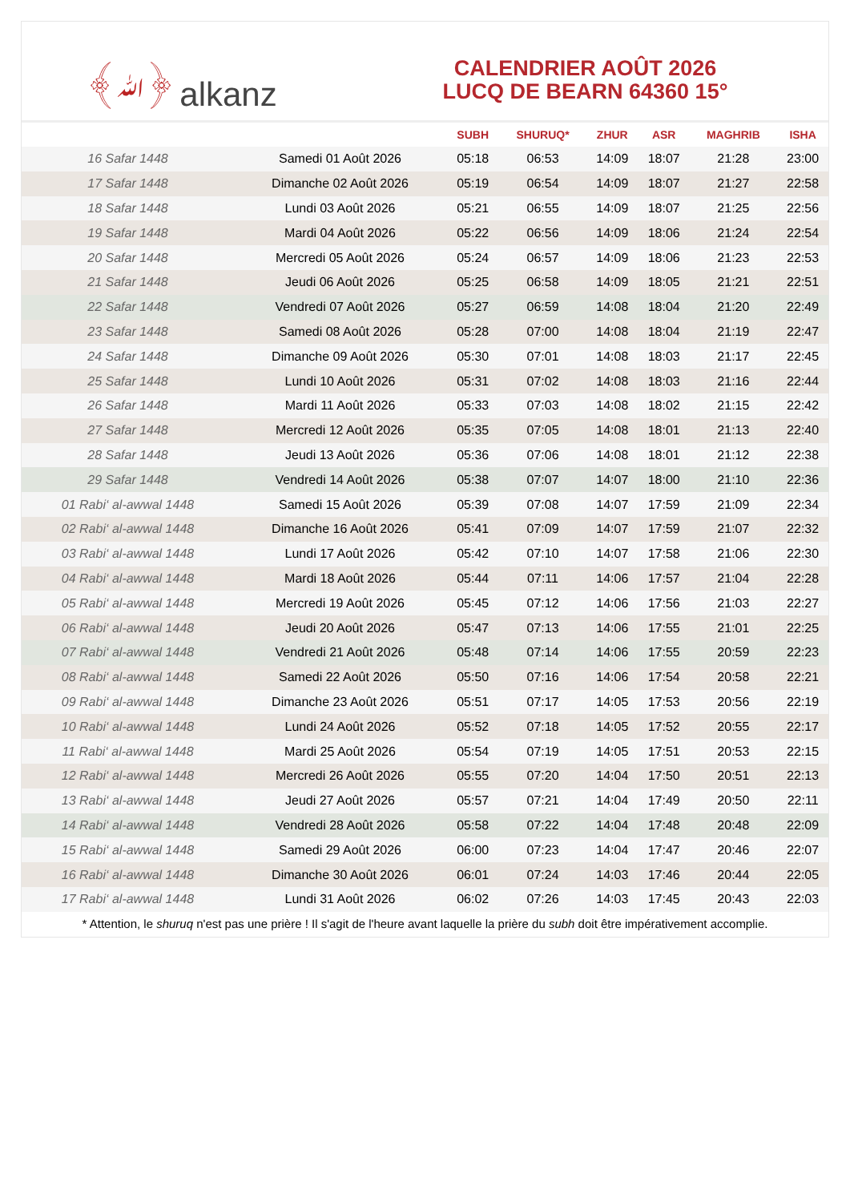﴾ﷲ﴿ alkanz
CALENDRIER AOÛT 2026
LUCQ DE BEARN 64360 15°
| | | SUBH | SHURUQ* | ZHUR | ASR | MAGHRIB | ISHA |
| --- | --- | --- | --- | --- | --- | --- | --- |
| 16 Safar 1448 | Samedi 01 Août 2026 | 05:18 | 06:53 | 14:09 | 18:07 | 21:28 | 23:00 |
| 17 Safar 1448 | Dimanche 02 Août 2026 | 05:19 | 06:54 | 14:09 | 18:07 | 21:27 | 22:58 |
| 18 Safar 1448 | Lundi 03 Août 2026 | 05:21 | 06:55 | 14:09 | 18:07 | 21:25 | 22:56 |
| 19 Safar 1448 | Mardi 04 Août 2026 | 05:22 | 06:56 | 14:09 | 18:06 | 21:24 | 22:54 |
| 20 Safar 1448 | Mercredi 05 Août 2026 | 05:24 | 06:57 | 14:09 | 18:06 | 21:23 | 22:53 |
| 21 Safar 1448 | Jeudi 06 Août 2026 | 05:25 | 06:58 | 14:09 | 18:05 | 21:21 | 22:51 |
| 22 Safar 1448 | Vendredi 07 Août 2026 | 05:27 | 06:59 | 14:08 | 18:04 | 21:20 | 22:49 |
| 23 Safar 1448 | Samedi 08 Août 2026 | 05:28 | 07:00 | 14:08 | 18:04 | 21:19 | 22:47 |
| 24 Safar 1448 | Dimanche 09 Août 2026 | 05:30 | 07:01 | 14:08 | 18:03 | 21:17 | 22:45 |
| 25 Safar 1448 | Lundi 10 Août 2026 | 05:31 | 07:02 | 14:08 | 18:03 | 21:16 | 22:44 |
| 26 Safar 1448 | Mardi 11 Août 2026 | 05:33 | 07:03 | 14:08 | 18:02 | 21:15 | 22:42 |
| 27 Safar 1448 | Mercredi 12 Août 2026 | 05:35 | 07:05 | 14:08 | 18:01 | 21:13 | 22:40 |
| 28 Safar 1448 | Jeudi 13 Août 2026 | 05:36 | 07:06 | 14:08 | 18:01 | 21:12 | 22:38 |
| 29 Safar 1448 | Vendredi 14 Août 2026 | 05:38 | 07:07 | 14:07 | 18:00 | 21:10 | 22:36 |
| 01 Rabi‘ al-awwal 1448 | Samedi 15 Août 2026 | 05:39 | 07:08 | 14:07 | 17:59 | 21:09 | 22:34 |
| 02 Rabi‘ al-awwal 1448 | Dimanche 16 Août 2026 | 05:41 | 07:09 | 14:07 | 17:59 | 21:07 | 22:32 |
| 03 Rabi‘ al-awwal 1448 | Lundi 17 Août 2026 | 05:42 | 07:10 | 14:07 | 17:58 | 21:06 | 22:30 |
| 04 Rabi‘ al-awwal 1448 | Mardi 18 Août 2026 | 05:44 | 07:11 | 14:06 | 17:57 | 21:04 | 22:28 |
| 05 Rabi‘ al-awwal 1448 | Mercredi 19 Août 2026 | 05:45 | 07:12 | 14:06 | 17:56 | 21:03 | 22:27 |
| 06 Rabi‘ al-awwal 1448 | Jeudi 20 Août 2026 | 05:47 | 07:13 | 14:06 | 17:55 | 21:01 | 22:25 |
| 07 Rabi‘ al-awwal 1448 | Vendredi 21 Août 2026 | 05:48 | 07:14 | 14:06 | 17:55 | 20:59 | 22:23 |
| 08 Rabi‘ al-awwal 1448 | Samedi 22 Août 2026 | 05:50 | 07:16 | 14:06 | 17:54 | 20:58 | 22:21 |
| 09 Rabi‘ al-awwal 1448 | Dimanche 23 Août 2026 | 05:51 | 07:17 | 14:05 | 17:53 | 20:56 | 22:19 |
| 10 Rabi‘ al-awwal 1448 | Lundi 24 Août 2026 | 05:52 | 07:18 | 14:05 | 17:52 | 20:55 | 22:17 |
| 11 Rabi‘ al-awwal 1448 | Mardi 25 Août 2026 | 05:54 | 07:19 | 14:05 | 17:51 | 20:53 | 22:15 |
| 12 Rabi‘ al-awwal 1448 | Mercredi 26 Août 2026 | 05:55 | 07:20 | 14:04 | 17:50 | 20:51 | 22:13 |
| 13 Rabi‘ al-awwal 1448 | Jeudi 27 Août 2026 | 05:57 | 07:21 | 14:04 | 17:49 | 20:50 | 22:11 |
| 14 Rabi‘ al-awwal 1448 | Vendredi 28 Août 2026 | 05:58 | 07:22 | 14:04 | 17:48 | 20:48 | 22:09 |
| 15 Rabi‘ al-awwal 1448 | Samedi 29 Août 2026 | 06:00 | 07:23 | 14:04 | 17:47 | 20:46 | 22:07 |
| 16 Rabi‘ al-awwal 1448 | Dimanche 30 Août 2026 | 06:01 | 07:24 | 14:03 | 17:46 | 20:44 | 22:05 |
| 17 Rabi‘ al-awwal 1448 | Lundi 31 Août 2026 | 06:02 | 07:26 | 14:03 | 17:45 | 20:43 | 22:03 |
* Attention, le shuruq n'est pas une prière ! Il s'agit de l'heure avant laquelle la prière du subh doit être impérativement accomplie.